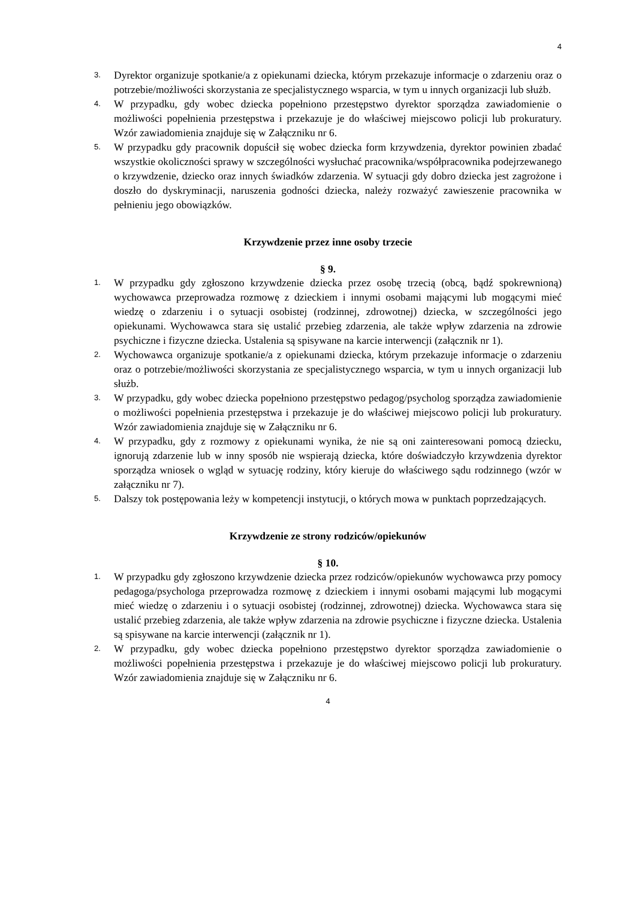4
3. Dyrektor organizuje spotkanie/a z opiekunami dziecka, którym przekazuje informacje o zdarzeniu oraz o potrzebie/możliwości skorzystania ze specjalistycznego wsparcia, w tym u innych organizacji lub służb.
4. W przypadku, gdy wobec dziecka popełniono przestępstwo dyrektor sporządza zawiadomienie o możliwości popełnienia przestępstwa i przekazuje je do właściwej miejscowo policji lub prokuratury. Wzór zawiadomienia znajduje się w Załączniku nr 6.
5. W przypadku gdy pracownik dopuścił się wobec dziecka form krzywdzenia, dyrektor powinien zbadać wszystkie okoliczności sprawy w szczególności wysłuchać pracownika/współpracownika podejrzewanego o krzywdzenie, dziecko oraz innych świadków zdarzenia. W sytuacji gdy dobro dziecka jest zagrożone i doszło do dyskryminacji, naruszenia godności dziecka, należy rozważyć zawieszenie pracownika w pełnieniu jego obowiązków.
Krzywdzenie przez inne osoby trzecie
§ 9.
1. W przypadku gdy zgłoszono krzywdzenie dziecka przez osobę trzecią (obcą, bądź spokrewnioną) wychowawca przeprowadza rozmowę z dzieckiem i innymi osobami mającymi lub mogącymi mieć wiedzę o zdarzeniu i o sytuacji osobistej (rodzinnej, zdrowotnej) dziecka, w szczególności jego opiekunami. Wychowawca stara się ustalić przebieg zdarzenia, ale także wpływ zdarzenia na zdrowie psychiczne i fizyczne dziecka. Ustalenia są spisywane na karcie interwencji (załącznik nr 1).
2. Wychowawca organizuje spotkanie/a z opiekunami dziecka, którym przekazuje informacje o zdarzeniu oraz o potrzebie/możliwości skorzystania ze specjalistycznego wsparcia, w tym u innych organizacji lub służb.
3. W przypadku, gdy wobec dziecka popełniono przestępstwo pedagog/psycholog sporządza zawiadomienie o możliwości popełnienia przestępstwa i przekazuje je do właściwej miejscowo policji lub prokuratury. Wzór zawiadomienia znajduje się w Załączniku nr 6.
4. W przypadku, gdy z rozmowy z opiekunami wynika, że nie są oni zainteresowani pomocą dziecku, ignorują zdarzenie lub w inny sposób nie wspierają dziecka, które doświadczyło krzywdzenia dyrektor sporządza wniosek o wgląd w sytuację rodziny, który kieruje do właściwego sądu rodzinnego (wzór w załączniku nr 7).
5. Dalszy tok postępowania leży w kompetencji instytucji, o których mowa w punktach poprzedzających.
Krzywdzenie ze strony rodziców/opiekunów
§ 10.
1. W przypadku gdy zgłoszono krzywdzenie dziecka przez rodziców/opiekunów wychowawca przy pomocy pedagoga/psychologa przeprowadza rozmowę z dzieckiem i innymi osobami mającymi lub mogącymi mieć wiedzę o zdarzeniu i o sytuacji osobistej (rodzinnej, zdrowotnej) dziecka. Wychowawca stara się ustalić przebieg zdarzenia, ale także wpływ zdarzenia na zdrowie psychiczne i fizyczne dziecka. Ustalenia są spisywane na karcie interwencji (załącznik nr 1).
2. W przypadku, gdy wobec dziecka popełniono przestępstwo dyrektor sporządza zawiadomienie o możliwości popełnienia przestępstwa i przekazuje je do właściwej miejscowo policji lub prokuratury. Wzór zawiadomienia znajduje się w Załączniku nr 6.
4